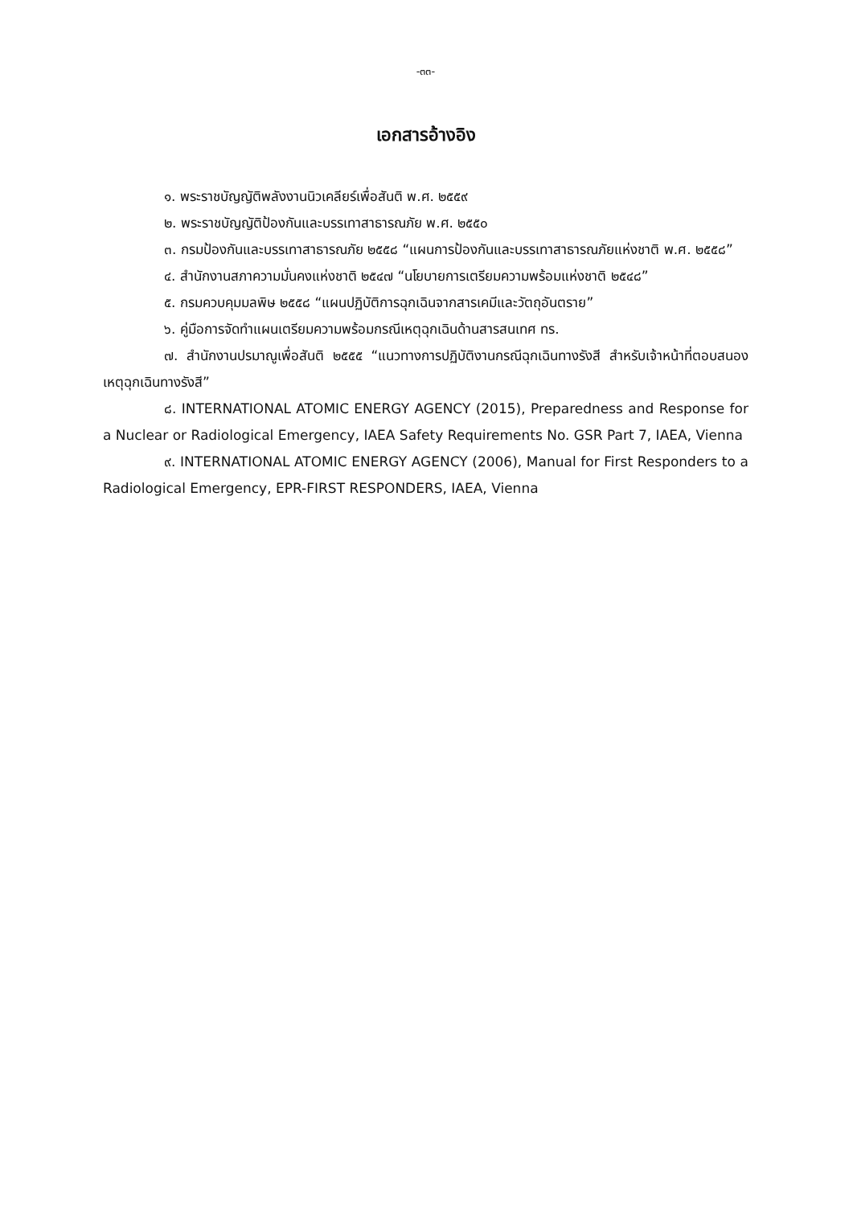-๓๓-
เอกสารอ้างอิง
๑. พระราชบัญญัติพลังงานนิวเคลียร์เพื่อสันติ พ.ศ. ๒๕๕๙
๒. พระราชบัญญัติป้องกันและบรรเทาสาธารณภัย พ.ศ. ๒๕๕๐
๓. กรมป้องกันและบรรเทาสาธารณภัย ๒๕๕๘ “แผนการป้องกันและบรรเทาสาธารณภัยแห่งชาติ พ.ศ. ๒๕๕๘”
๔. สำนักงานสภาความมั่นคงแห่งชาติ ๒๕๔๗ “นโยบายการเตรียมความพร้อมแห่งชาติ ๒๕๔๘”
๕. กรมควบคุมมลพิษ ๒๕๕๘ “แผนปฏิบัติการฉุกเฉินจากสารเคมีและวัตถุอันตราย”
๖. คู่มือการจัดทำแผนเตรียมความพร้อมกรณีเหตุฉุกเฉินด้านสารสนเทศ ทร.
๗. สำนักงานปรมาณูเพื่อสันติ ๒๕๕๕ “แนวทางการปฏิบัติงานกรณีฉุกเฉินทางรังสี สำหรับเจ้าหน้าที่ตอบสนองเหตุฉุกเฉินทางรังสี”
๘. INTERNATIONAL ATOMIC ENERGY AGENCY (2015), Preparedness and Response for a Nuclear or Radiological Emergency, IAEA Safety Requirements No. GSR Part 7, IAEA, Vienna
๙. INTERNATIONAL ATOMIC ENERGY AGENCY (2006), Manual for First Responders to a Radiological Emergency, EPR-FIRST RESPONDERS, IAEA, Vienna